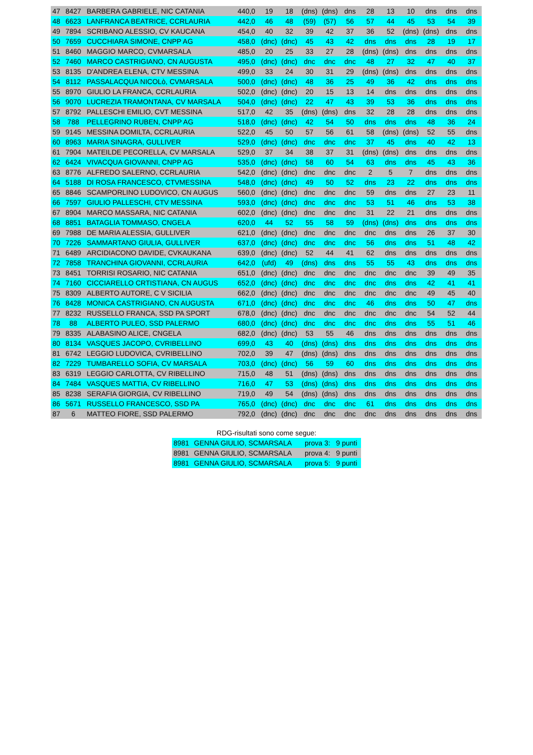| 47 | 8427 | BARBERA GABRIELE, NIC CATANIA | 440,0 | 19 | 18 | (dns) | (dns) | dns | 28 | 13 | 10 | dns | dns | dns |
| 48 | 6623 | LANFRANCA BEATRICE, CCRLAURIA | 442,0 | 46 | 48 | (59) | (57) | 56 | 57 | 44 | 45 | 53 | 54 | 39 |
| 49 | 7894 | SCRIBANO ALESSIO, CV KAUCANA | 454,0 | 40 | 32 | 39 | 42 | 37 | 36 | 52 | (dns) | (dns) | dns | dns |
| 50 | 7659 | CUCCHIARA SIMONE, CNPP AG | 458,0 | (dnc) | (dnc) | 45 | 43 | 42 | dns | dns | dns | 28 | 19 | 17 |
| 51 | 8460 | MAGGIO MARCO, CVMARSALA | 485,0 | 20 | 25 | 33 | 27 | 28 | (dns) | (dns) | dns | dns | dns | dns |
| 52 | 7460 | MARCO CASTRIGIANO, CN AUGUSTA | 495,0 | (dnc) | (dnc) | dnc | dnc | dnc | 48 | 27 | 32 | 47 | 40 | 37 |
| 53 | 8135 | D'ANDREA ELENA, CTV MESSINA | 499,0 | 33 | 24 | 30 | 31 | 29 | (dns) | (dns) | dns | dns | dns | dns |
| 54 | 8112 | PASSALACQUA NICOLò, CVMARSALA | 500,0 | (dnc) | (dnc) | 48 | 36 | 25 | 49 | 36 | 42 | dns | dns | dns |
| 55 | 8970 | GIULIO LA FRANCA, CCRLAURIA | 502,0 | (dnc) | (dnc) | 20 | 15 | 13 | 14 | dns | dns | dns | dns | dns |
| 56 | 9070 | LUCREZIA TRAMONTANA, CV MARSALA | 504,0 | (dnc) | (dnc) | 22 | 47 | 43 | 39 | 53 | 36 | dns | dns | dns |
| 57 | 8792 | PALLESCHI EMILIO, CVT MESSINA | 517,0 | 42 | 35 | (dns) | (dns) | dns | 32 | 28 | 28 | dns | dns | dns |
| 58 | 788 | PELLEGRINO RUBEN, CNPP AG | 518,0 | (dnc) | (dnc) | 42 | 54 | 50 | dns | dns | dns | 48 | 36 | 24 |
| 59 | 9145 | MESSINA DOMILTA, CCRLAURIA | 522,0 | 45 | 50 | 57 | 56 | 61 | 58 | (dns) | (dns) | 52 | 55 | dns |
| 60 | 8963 | MARIA SINAGRA, GULLIVER | 529,0 | (dnc) | (dnc) | dnc | dnc | dnc | 37 | 45 | dns | 40 | 42 | 13 |
| 61 | 7904 | MATEILDE PECORELLA, CV MARSALA | 529,0 | 37 | 34 | 38 | 37 | 31 | (dns) | (dns) | dns | dns | dns | dns |
| 62 | 6424 | VIVACQUA GIOVANNI, CNPP AG | 535,0 | (dnc) | (dnc) | 58 | 60 | 54 | 63 | dns | dns | 45 | 43 | 36 |
| 63 | 8776 | ALFREDO SALERNO, CCRLAURIA | 542,0 | (dnc) | (dnc) | dnc | dnc | dnc | 2 | 5 | 7 | dns | dns | dns |
| 64 | 5188 | DI ROSA FRANCESCO, CTVMESSINA | 548,0 | (dnc) | (dnc) | 49 | 50 | 52 | dns | 23 | 22 | dns | dns | dns |
| 65 | 8846 | SCAMPORLINO LUDOVICO, CN AUGUS | 560,0 | (dnc) | (dnc) | dnc | dnc | dnc | 59 | dns | dns | 27 | 23 | 11 |
| 66 | 7597 | GIULIO PALLESCHI, CTV MESSINA | 593,0 | (dnc) | (dnc) | dnc | dnc | dnc | 53 | 51 | 46 | dns | 53 | 38 |
| 67 | 8904 | MARCO MASSARA, NIC CATANIA | 602,0 | (dnc) | (dnc) | dnc | dnc | dnc | 31 | 22 | 21 | dns | dns | dns |
| 68 | 8851 | BATAGLIA TOMMASO, CNGELA | 620,0 | 44 | 52 | 55 | 58 | 59 | (dns) | (dns) | dns | dns | dns | dns |
| 69 | 7988 | DE MARIA ALESSIA, GULLIVER | 621,0 | (dnc) | (dnc) | dnc | dnc | dnc | dnc | dns | dns | 26 | 37 | 30 |
| 70 | 7226 | SAMMARTANO GIULIA, GULLIVER | 637,0 | (dnc) | (dnc) | dnc | dnc | dnc | 56 | dns | dns | 51 | 48 | 42 |
| 71 | 6489 | ARCIDIACONO DAVIDE, CVKAUKANA | 639,0 | (dnc) | (dnc) | 52 | 44 | 41 | 62 | dns | dns | dns | dns | dns |
| 72 | 7858 | TRANCHINA GIOVANNI, CCRLAURIA | 642,0 | (ufd) | 49 | (dns) | dns | dns | 55 | 55 | 43 | dns | dns | dns |
| 73 | 8451 | TORRISI ROSARIO, NIC CATANIA | 651,0 | (dnc) | (dnc) | dnc | dnc | dnc | dnc | dnc | dnc | 39 | 49 | 35 |
| 74 | 7160 | CICCIARELLO CRTISTIANA, CN AUGUS | 652,0 | (dnc) | (dnc) | dnc | dnc | dnc | dnc | dns | dns | 42 | 41 | 41 |
| 75 | 8309 | ALBERTO AUTORE, C V SICILIA | 662,0 | (dnc) | (dnc) | dnc | dnc | dnc | dnc | dnc | dnc | 49 | 45 | 40 |
| 76 | 8428 | MONICA CASTRIGIANO, CN AUGUSTA | 671,0 | (dnc) | (dnc) | dnc | dnc | dnc | 46 | dns | dns | 50 | 47 | dns |
| 77 | 8232 | RUSSELLO FRANCA, SSD PA SPORT | 678,0 | (dnc) | (dnc) | dnc | dnc | dnc | dnc | dnc | dnc | 54 | 52 | 44 |
| 78 | 88 | ALBERTO PULEO, SSD PALERMO | 680,0 | (dnc) | (dnc) | dnc | dnc | dnc | dnc | dns | dns | 55 | 51 | 46 |
| 79 | 8335 | ALABASINO ALICE, CNGELA | 682,0 | (dnc) | (dnc) | 53 | 55 | 46 | dns | dns | dns | dns | dns | dns |
| 80 | 8134 | VASQUES JACOPO, CVRIBELLINO | 699,0 | 43 | 40 | (dns) | (dns) | dns | dns | dns | dns | dns | dns | dns |
| 81 | 6742 | LEGGIO LUDOVICA, CVRIBELLINO | 702,0 | 39 | 47 | (dns) | (dns) | dns | dns | dns | dns | dns | dns | dns |
| 82 | 7229 | TUMBARELLO SOFIA, CV MARSALA | 703,0 | (dnc) | (dnc) | 56 | 59 | 60 | dns | dns | dns | dns | dns | dns |
| 83 | 6319 | LEGGIO CARLOTTA, CV RIBELLINO | 715,0 | 48 | 51 | (dns) | (dns) | dns | dns | dns | dns | dns | dns | dns |
| 84 | 7484 | VASQUES MATTIA, CV RIBELLINO | 716,0 | 47 | 53 | (dns) | (dns) | dns | dns | dns | dns | dns | dns | dns |
| 85 | 8238 | SERAFIA GIORGIA, CV RIBELLINO | 719,0 | 49 | 54 | (dns) | (dns) | dns | dns | dns | dns | dns | dns | dns |
| 86 | 5671 | RUSSELLO FRANCESCO, SSD PA | 765,0 | (dnc) | (dnc) | dnc | dnc | dnc | 61 | dns | dns | dns | dns | dns |
| 87 | 6 | MATTEO FIORE, SSD PALERMO | 792,0 | (dnc) | (dnc) | dnc | dnc | dnc | dnc | dns | dns | dns | dns | dns |
RDG-risultati sono come segue:
| 8981 | GENNA GIULIO, SCMARSALA | prova 3: | 9 punti |
| 8981 | GENNA GIULIO, SCMARSALA | prova 4: | 9 punti |
| 8981 | GENNA GIULIO, SCMARSALA | prova 5: | 9 punti |